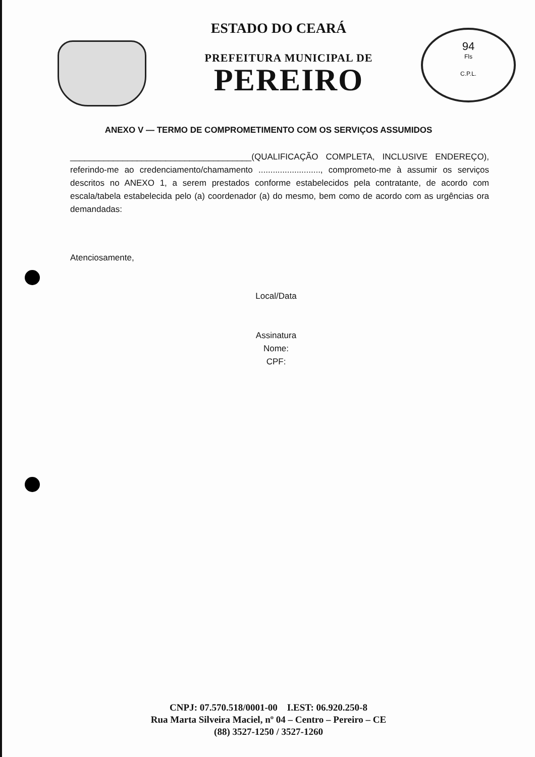94
Fls
C.P.L.
ESTADO DO CEARÁ
PREFEITURA MUNICIPAL DE
PEREIRO
ANEXO V — TERMO DE COMPROMETIMENTO COM OS SERVIÇOS ASSUMIDOS
______________________________________(QUALIFICAÇÃO COMPLETA, INCLUSIVE ENDEREÇO), referindo-me ao credenciamento/chamamento .........................., comprometo-me à assumir os serviços descritos no ANEXO 1, a serem prestados conforme estabelecidos pela contratante, de acordo com escala/tabela estabelecida pelo (a) coordenador (a) do mesmo, bem como de acordo com as urgências ora demandadas:
Atenciosamente,
Local/Data
Assinatura
Nome:
CPF:
CNPJ: 07.570.518/0001-00 I.EST: 06.920.250-8
Rua Marta Silveira Maciel, nº 04 – Centro – Pereiro – CE
(88) 3527-1250 / 3527-1260